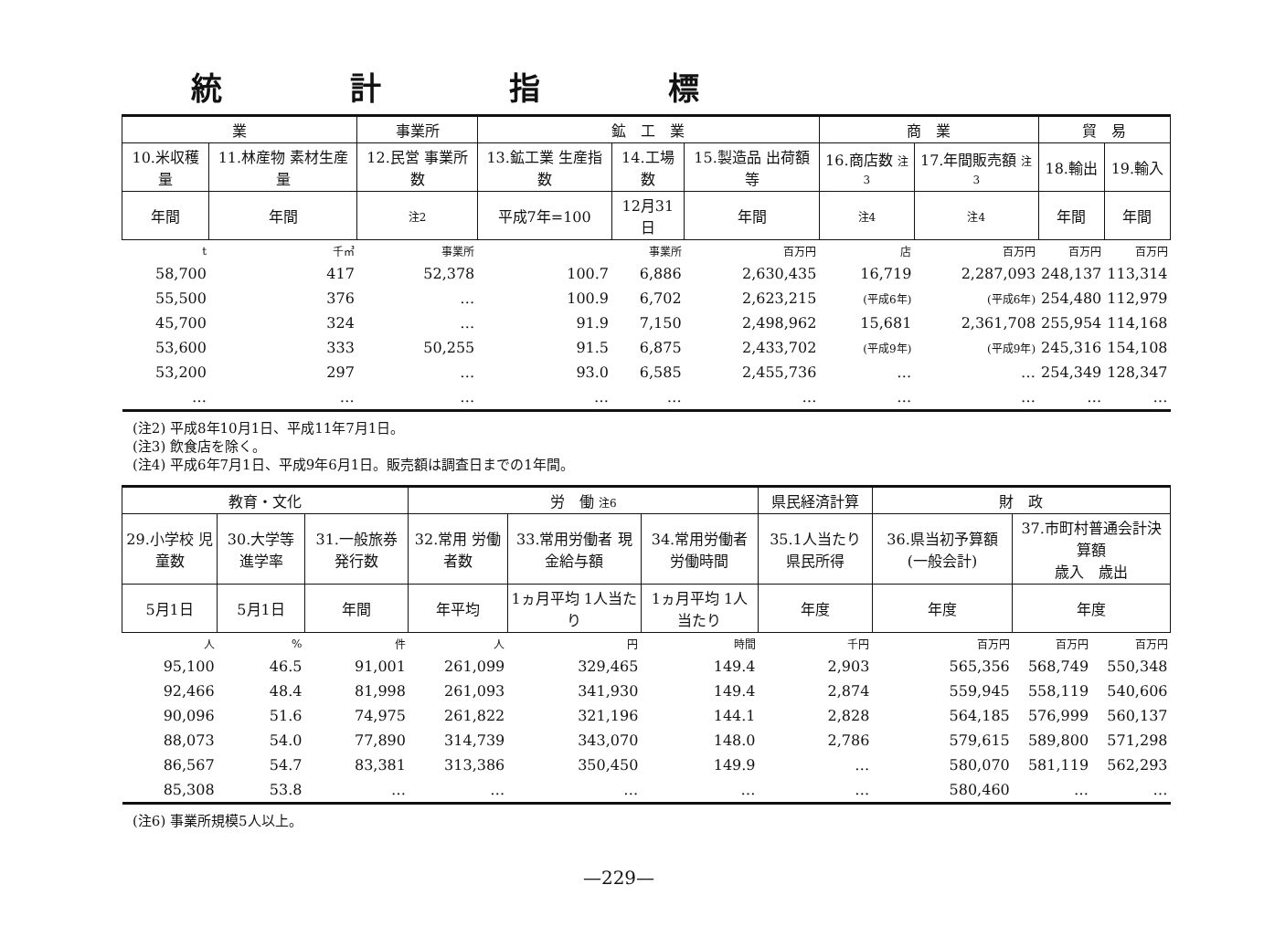統計指標
| 業 | | 事業所 | 鉱 工 業 | | | 商 業 | | 貿 易 | |
| --- | --- | --- | --- | --- | --- | --- | --- | --- | --- |
| 10.米収穫量 | 11.林産物 素材生産量 | 12.民営 事業所数 | 13.鉱工業 生産指数 | 14.工場数 | 15.製造品 出荷額等 | 16.商店数 注3 | 17.年間販売額 注3 | 18.輸出 | 19.輸入 |
| 年間 | 年間 | 注2 | 平成7年=100 | 12月31日 | 年間 | 注4 | 注4 | 年間 | 年間 |
| t | 千㎥ | 事業所 | | 事業所 | 百万円 | 店 | 百万円 | 百万円 | 百万円 |
| 58,700 | 417 | 52,378 | 100.7 | 6,886 | 2,630,435 | 16,719 | 2,287,093 | 248,137 | 113,314 |
| 55,500 | 376 | … | 100.9 | 6,702 | 2,623,215 | (平成6年) | (平成6年) | 254,480 | 112,979 |
| 45,700 | 324 | … | 91.9 | 7,150 | 2,498,962 | 15,681 | 2,361,708 | 255,954 | 114,168 |
| 53,600 | 333 | 50,255 | 91.5 | 6,875 | 2,433,702 | (平成9年) | (平成9年) | 245,316 | 154,108 |
| 53,200 | 297 | … | 93.0 | 6,585 | 2,455,736 | … | … | 254,349 | 128,347 |
| … | … | … | … | … | … | … | … | … | … |
(注2) 平成8年10月1日、平成11年7月1日。
(注3) 飲食店を除く。
(注4) 平成6年7月1日、平成9年6月1日。販売額は調査日までの1年間。
| 教育・文化 | | | 労 働 注6 | | | 県民経済計算 | 財 政 | | |
| --- | --- | --- | --- | --- | --- | --- | --- | --- | --- |
| 29.小学校 児童数 | 30.大学等 進学率 | 31.一般旅券 発行数 | 32.常用 労働者数 | 33.常用労働者 現金給与額 | 34.常用労働者 労働時間 | 35.1人当たり 県民所得 | 36.県当初予算額 (一般会計) | 37.市町村普通会計決算額 歳入 歳出 | |
| 5月1日 | 5月1日 | 年間 | 年平均 | 1ヵ月平均 1人当たり | 1ヵ月平均 1人当たり | 年度 | 年度 | 年度 | |
| 人 | % | 件 | 人 | 円 | 時間 | 千円 | 百万円 | 百万円 | 百万円 |
| 95,100 | 46.5 | 91,001 | 261,099 | 329,465 | 149.4 | 2,903 | 565,356 | 568,749 | 550,348 |
| 92,466 | 48.4 | 81,998 | 261,093 | 341,930 | 149.4 | 2,874 | 559,945 | 558,119 | 540,606 |
| 90,096 | 51.6 | 74,975 | 261,822 | 321,196 | 144.1 | 2,828 | 564,185 | 576,999 | 560,137 |
| 88,073 | 54.0 | 77,890 | 314,739 | 343,070 | 148.0 | 2,786 | 579,615 | 589,800 | 571,298 |
| 86,567 | 54.7 | 83,381 | 313,386 | 350,450 | 149.9 | … | 580,070 | 581,119 | 562,293 |
| 85,308 | 53.8 | … | … | … | … | … | 580,460 | … | … |
(注6) 事業所規模5人以上。
—229—